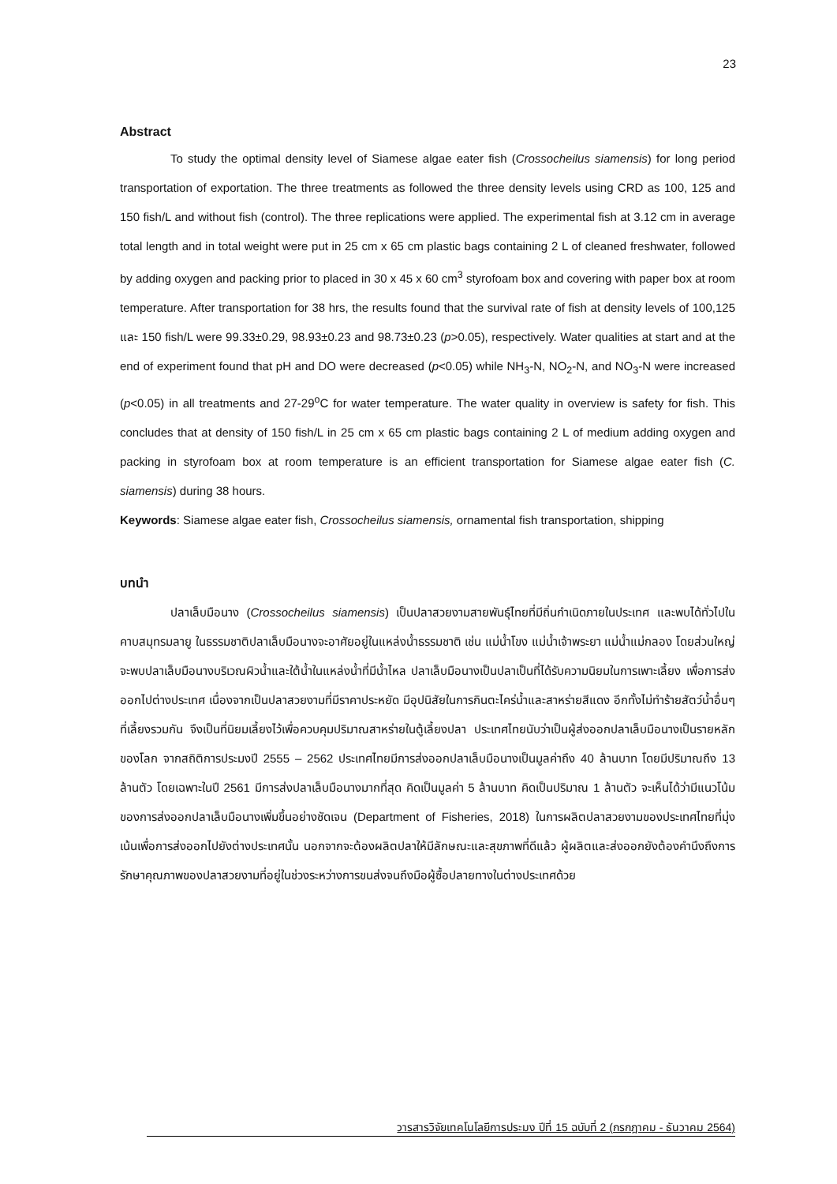23
Abstract
To study the optimal density level of Siamese algae eater fish (Crossocheilus siamensis) for long period transportation of exportation. The three treatments as followed the three density levels using CRD as 100, 125 and 150 fish/L and without fish (control). The three replications were applied. The experimental fish at 3.12 cm in average total length and in total weight were put in 25 cm x 65 cm plastic bags containing 2 L of cleaned freshwater, followed by adding oxygen and packing prior to placed in 30 x 45 x 60 cm<sup>3</sup> styrofoam box and covering with paper box at room temperature. After transportation for 38 hrs, the results found that the survival rate of fish at density levels of 100,125 และ 150 fish/L were 99.33±0.29, 98.93±0.23 and 98.73±0.23 (p>0.05), respectively. Water qualities at start and at the end of experiment found that pH and DO were decreased (p<0.05) while NH<sub>3</sub>-N, NO<sub>2</sub>-N, and NO<sub>3</sub>-N were increased (p<0.05) in all treatments and 27-29<sup>o</sup>C for water temperature. The water quality in overview is safety for fish. This concludes that at density of 150 fish/L in 25 cm x 65 cm plastic bags containing 2 L of medium adding oxygen and packing in styrofoam box at room temperature is an efficient transportation for Siamese algae eater fish (C. siamensis) during 38 hours.
Keywords: Siamese algae eater fish, Crossocheilus siamensis, ornamental fish transportation, shipping
บทนำ
ปลาเล็บมือนาง (Crossocheilus siamensis) เป็นปลาสวยงามสายพันธุ์ไทยที่มีถิ่นกำเนิดภายในประเทศ และพบได้ทั่วไปในคาบสมุทรมลายู ในธรรมชาติปลาเล็บมือนางจะอาศัยอยู่ในแหล่งน้ำธรรมชาติ เช่น แม่น้ำโขง แม่น้ำเจ้าพระยา แม่น้ำแม่กลอง โดยส่วนใหญ่จะพบปลาเล็บมือนางบริเวณผิวน้ำและใต้น้ำในแหล่งน้ำที่มีน้ำไหล ปลาเล็บมือนางเป็นปลาเป็นที่ได้รับความนิยมในการเพาะเลี้ยง เพื่อการส่งออกไปต่างประเทศ เนื่องจากเป็นปลาสวยงามที่มีราคาประหยัด มีอุปนิสัยในการกินตะไคร่น้ำและสาหร่ายสีแดง อีกทั้งไม่ทำร้ายสัตว์น้ำอื่นๆที่เลี้ยงรวมกัน จึงเป็นที่นิยมเลี้ยงไว้เพื่อควบคุมปริมาณสาหร่ายในตู้เลี้ยงปลา ประเทศไทยนับว่าเป็นผู้ส่งออกปลาเล็บมือนางเป็นรายหลักของโลก จากสถิติการประมงปี 2555 – 2562 ประเทศไทยมีการส่งออกปลาเล็บมือนางเป็นมูลค่าถึง 40 ล้านบาท โดยมีปริมาณถึง 13 ล้านตัว โดยเฉพาะในปี 2561 มีการส่งปลาเล็บมือนางมากที่สุด คิดเป็นมูลค่า 5 ล้านบาท คิดเป็นปริมาณ 1 ล้านตัว จะเห็นได้ว่ามีแนวโน้มของการส่งออกปลาเล็บมือนางเพิ่มขึ้นอย่างชัดเจน (Department of Fisheries, 2018) ในการผลิตปลาสวยงามของประเทศไทยที่มุ่งเน้นเพื่อการส่งออกไปยังต่างประเทศนั้น นอกจากจะต้องผลิตปลาให้มีลักษณะและสุขภาพที่ดีแล้ว ผู้ผลิตและส่งออกยังต้องคำนึงถึงการรักษาคุณภาพของปลาสวยงามที่อยู่ในช่วงระหว่างการขนส่งจนถึงมือผู้ซื้อปลายทางในต่างประเทศด้วย
วารสารวิจัยเทคโนโลยีการประมง ปีที่ 15 ฉบับที่ 2 (กรกฎาคม - ธันวาคม 2564)